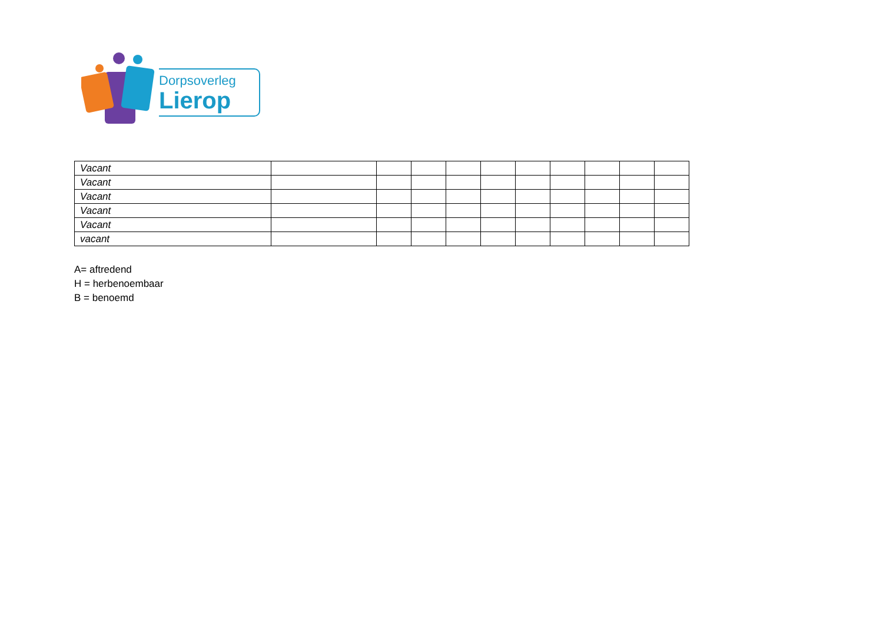Dorpsoverleg
Lierop
| Vacant | | | | | | | | | | |
| Vacant | | | | | | | | | | |
| Vacant | | | | | | | | | | |
| Vacant | | | | | | | | | | |
| Vacant | | | | | | | | | | |
| vacant | | | | | | | | | | |
A= aftredend
H = herbenoembaar
B = benoemd